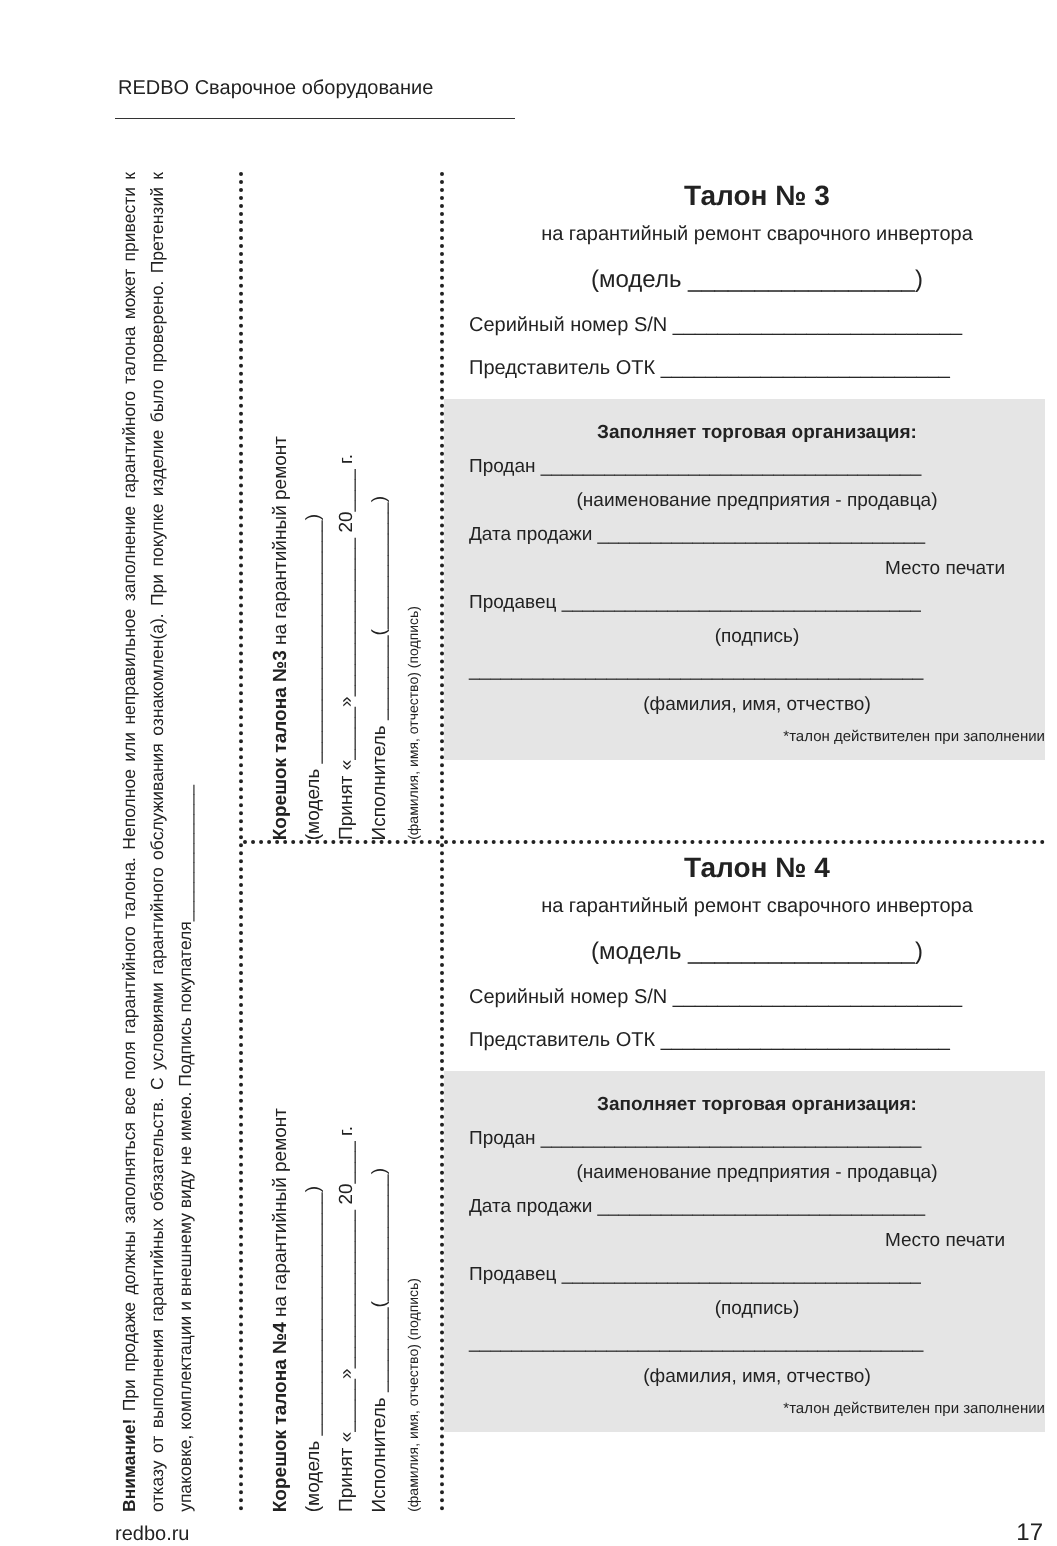REDBO Сварочное оборудование
Внимание! При продаже должны заполняться все поля гарантийного талона. Неполное или неправильное заполнение гарантийного талона может привести к отказу от выполнения гарантийных обязательств. С условиями гарантийного обслуживания ознакомлен(а). При покупке изделие было проверено. Претензий к упаковке, комплектации и внешнему виду не имею. Подпись покупателя______________
Корешок талона №3 на гарантийный ремонт
(модель _______________________)
Принят «_____»_______________ 20____ г.
Исполнитель ________(____________)
(фамилия, имя, отчество) (подпись)
Корешок талона №4 на гарантийный ремонт
(модель _______________________)
Принят «_____»_______________ 20____ г.
Исполнитель ________(____________)
(фамилия, имя, отчество) (подпись)
Талон № 3
на гарантийный ремонт сварочного инвертора
(модель _________________)
Серийный номер S/N __________________________
Представитель ОТК __________________________
Заполняет торговая организация:
Продан ____________________________________
(наименование предприятия - продавца)
Дата продажи _______________________________
Место печати
Продавец __________________________________
(подпись)
___________________________________________
(фамилия, имя, отчество)
*талон действителен при заполнении
Талон № 4
на гарантийный ремонт сварочного инвертора
(модель _________________)
Серийный номер S/N __________________________
Представитель ОТК __________________________
Заполняет торговая организация:
Продан ____________________________________
(наименование предприятия - продавца)
Дата продажи _______________________________
Место печати
Продавец __________________________________
(подпись)
___________________________________________
(фамилия, имя, отчество)
*талон действителен при заполнении
redbo.ru 17